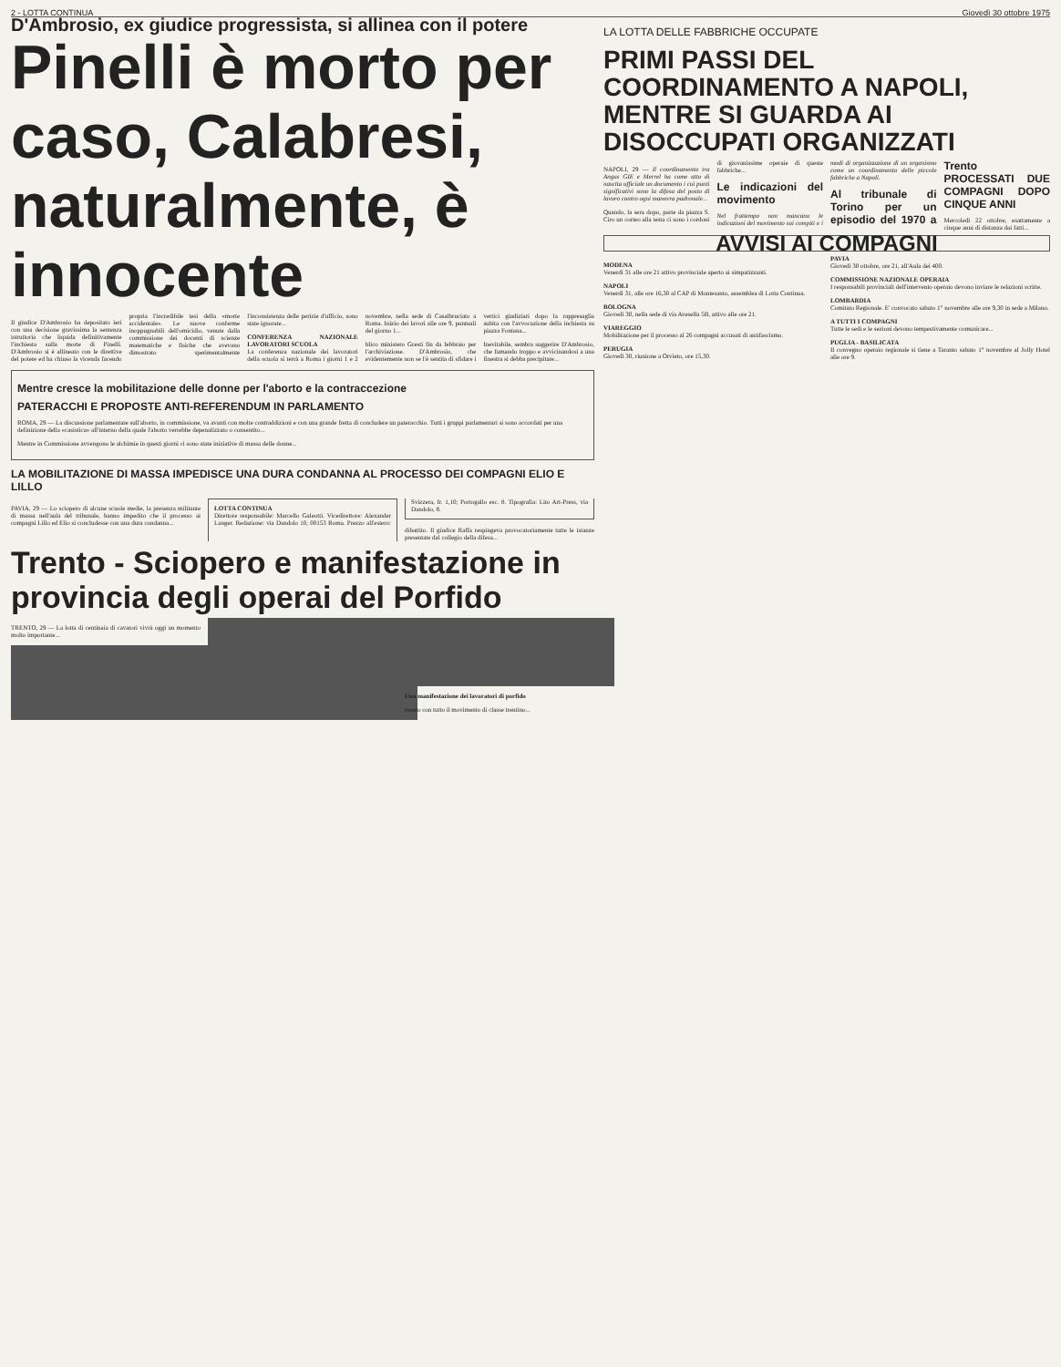2 - LOTTA CONTINUA Giovedì 30 ottobre 1975
D'Ambrosio, ex giudice progressista, si allinea con il potere
Pinelli è morto per caso, Calabresi, naturalmente, è innocente
Il giudice D'Ambrosio ha depositato ieri con una decisione gravissima la sentenza istruttoria che liquida definitivamente l'inchiesta sulla morte di Pinelli. D'Ambrosio si è allineato con le direttive del potere ed ha chiuso la vicenda facendo propria l'incredibile tesi della «morte accidentale». Le nuove conferme inoppugnabili dell'omicidio, venute dalla commissione dei docenti di scienze matematiche e fisiche che avevano dimostrato sperimentalmente l'inconsistenza delle perizie d'ufficio, sono state ignorate...
CONFERENZA NAZIONALE LAVORATORI SCUOLA
La conferenza nazionale dei lavoratori della scuola si terrà a Roma i giorni 1 e 2 novembre, nella sede di Casalbruciato a Roma. Inizio dei lavori alle ore 9, puntuali del giorno 1...
blico ministero Gresti fin da febbraio per l'archiviazione. D'Ambrosio, che evidentemente non se l'è sentita di sfidare i vertici giudiziari dopo la rappresaglia subita con l'avvocazione della inchiesta su piazza Fontana...
Inevitabile, sembra suggerire D'Ambrosio, che fumando troppo e avvicinandosi a una finestra si debba precipitare...
Mentre cresce la mobilitazione delle donne per l'aborto e la contraccezione
PATERACCHI E PROPOSTE ANTI-REFERENDUM IN PARLAMENTO
ROMA, 29 — La discussione parlamentare sull'aborto, in commissione, va avanti con molte contraddizioni e con una grande fretta di concludere un pateracchio. Tutti i gruppi parlamentari si sono accordati per una definizione della «casistica» all'interno della quale l'aborto verrebbe depenalizzato o consentito...
Mentre in Commissione avvengono le alchimie in questi giorni ci sono state iniziative di massa delle donne...
LA MOBILITAZIONE DI MASSA IMPEDISCE UNA DURA CONDANNA AL PROCESSO DEI COMPAGNI ELIO E LILLO
PAVIA, 29 — Lo sciopero di alcune scuole medie, la presenza militante di massa nell'aula del tribunale, hanno impedito che il processo ai compagni Lillo ed Elio si concludesse con una dura condanna...
LOTTA CONTINUA
Direttore responsabile: Marcello Galeotti. Vicedirettore: Alexander Langer. Redazione: via Dandolo 10, 00153 Roma. Prezzo all'estero: Svizzera, fr. 1,10; Portogallo esc. 8. Tipografia: Lito Art-Press, via Dandolo, 8.
dibattito. Il giudice Raffa respingeva provocatoriamente tutte le istanze presentate dal collegio della difesa...
Trento - Sciopero e manifestazione in provincia degli operai del Porfido
TRENTO, 29 — La lotta di centinaia di cavatori vivrà oggi un momento molto importante...
Una manifestazione dei lavoratori di porfido
mento con tutto il movimento di classe trentino...
LA LOTTA DELLE FABBRICHE OCCUPATE
PRIMI PASSI DEL COORDINAMENTO A NAPOLI, MENTRE SI GUARDA AI DISOCCUPATI ORGANIZZATI
NAPOLI, 29 — Il coordinamento tra Angus GIE e Merrel ha come atto di nascita ufficiale un documento i cui punti significativi sono la difesa del posto di lavoro contro ogni manovra padronale...
Quando, la sera dopo, parte da piazza S. Ciro un corteo alla testa ci sono i cordoni di giovanissime operaie di queste fabbriche...
Le indicazioni del movimento
Nel frattempo non mancano le indicazioni del movimento sui compiti e i modi di organizzazione di un organismo come un coordinamento delle piccole fabbriche a Napoli.
Al tribunale di Torino per un episodio del 1970 a Trento PROCESSATI DUE COMPAGNI DOPO CINQUE ANNI
Mercoledì 22 ottobre, esattamente a cinque anni di distanza dai fatti...
AVVISI AI COMPAGNI
MODENA
Venerdì 31 alle ore 21 attivo provinciale aperto ai simpatizzanti.
NAPOLI
Venerdì 31, alle ore 16,30 al CAP di Montesanto, assemblea di Lotta Continua.
BOLOGNA
Giovedì 30, nella sede di via Avesella 5B, attivo alle ore 21.
VIAREGGIO
Mobilitazione per il processo al 26 compagni accusati di antifascismo.
PERUGIA
Giovedì 30, riunione a Orvieto, ore 15,30.
PAVIA
Giovedì 30 ottobre, ore 21, all'Aula dei 400.
COMMISSIONE NAZIONALE OPERAIA
I responsabili provinciali dell'intervento operaio devono inviare le relazioni scritte.
LOMBARDIA
Comitato Regionale. E' convocato sabato 1° novembre alle ore 9,30 in sede a Milano.
A TUTTI I COMPAGNI
Tutte le sedi e le sezioni devono tempestivamente comunicare...
PUGLIA - BASILICATA
Il convegno operaio regionale si tiene a Taranto sabato 1° novembre al Jolly Hotel alle ore 9.